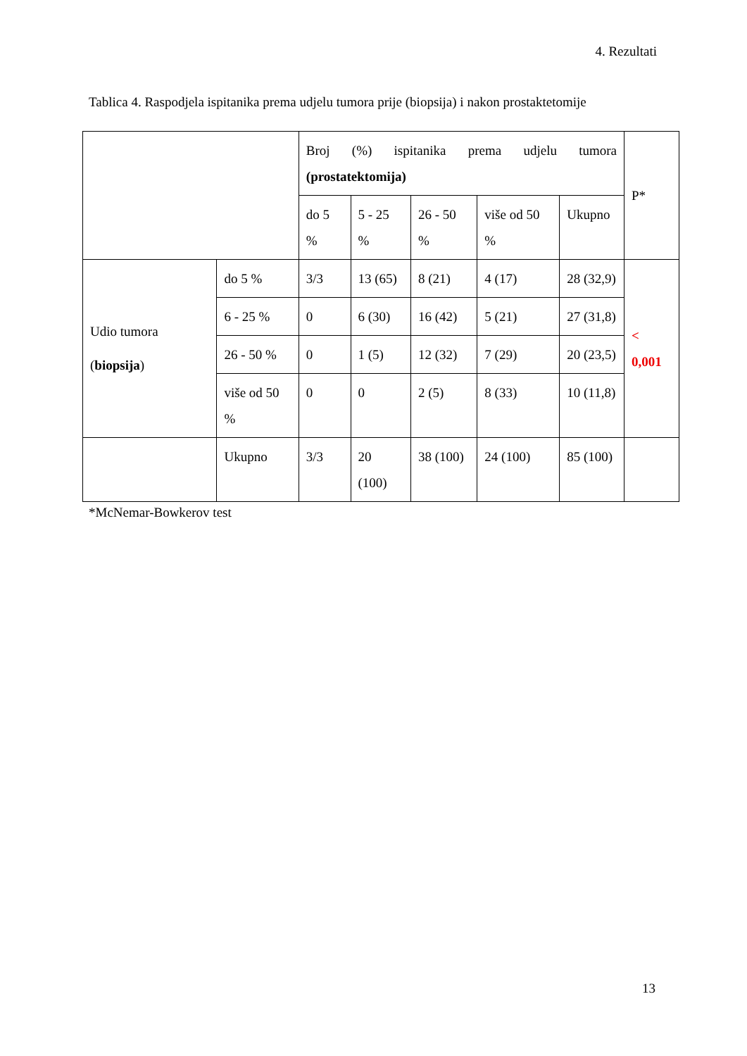4. Rezultati
Tablica 4. Raspodjela ispitanika prema udjelu tumora prije (biopsija) i nakon prostaktetomije
| | | Broj (%) ispitanika prema udjelu tumora (prostatektomija) | | | | | P* |
| | | do 5 % | 5 - 25 % | 26 - 50 % | više od 50 % | Ukupno | |
| Udio tumora ( biopsija ) | do 5 % | 3/3 | 13 (65) | 8 (21) | 4 (17) | 28 (32,9) | < 0,001 |
| | 6 - 25 % | 0 | 6 (30) | 16 (42) | 5 (21) | 27 (31,8) | |
| | 26 - 50 % | 0 | 1 (5) | 12 (32) | 7 (29) | 20 (23,5) | |
| | više od 50 % | 0 | 0 | 2 (5) | 8 (33) | 10 (11,8) | |
| | Ukupno | 3/3 | 20 (100) | 38 (100) | 24 (100) | 85 (100) | |
*McNemar-Bowkerov test
13